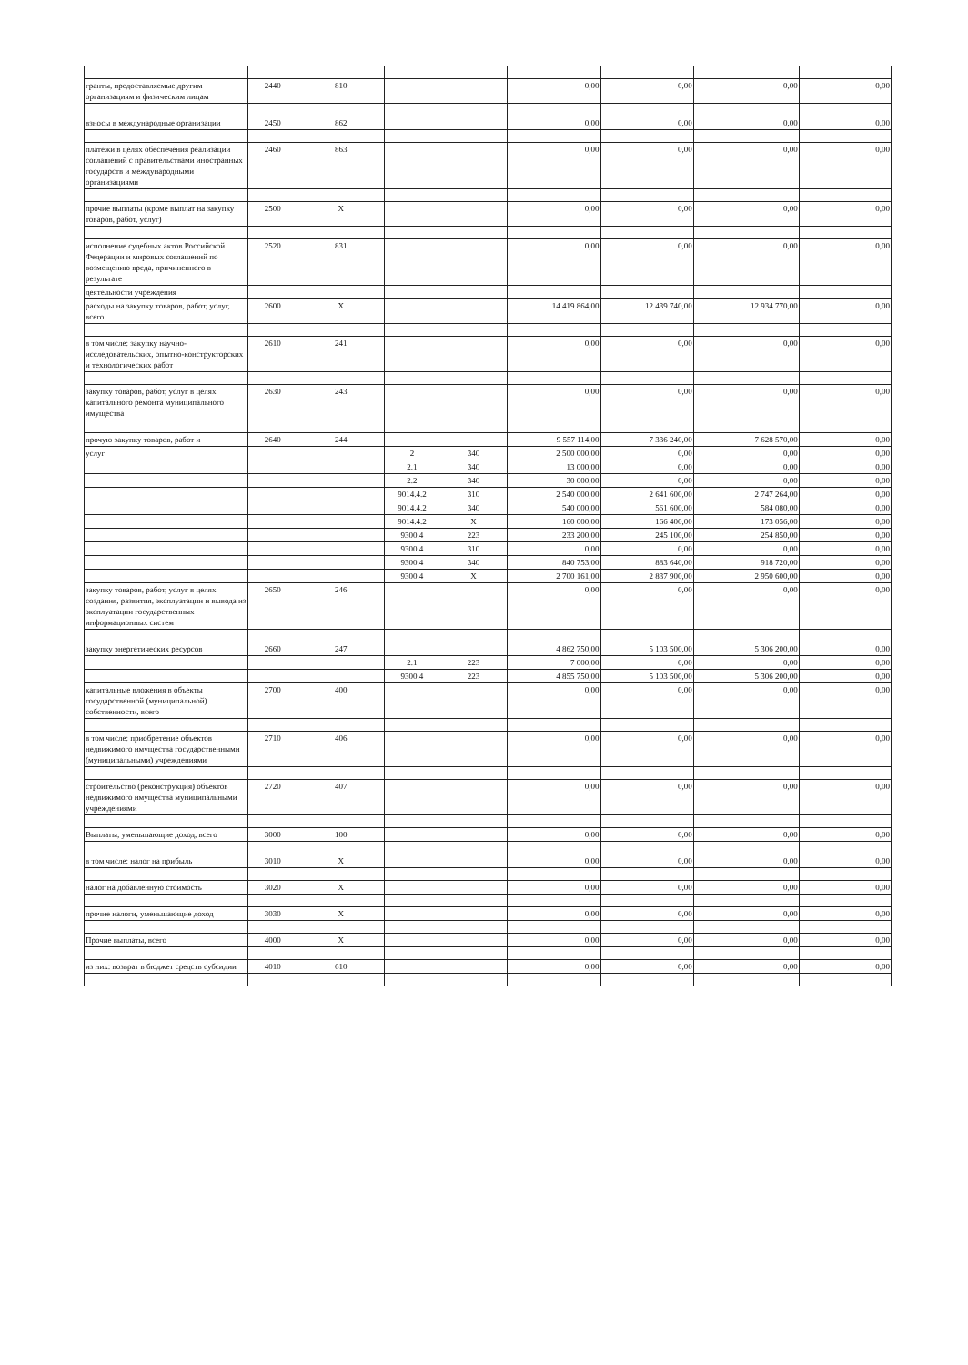| гранты, предоставляемые другим организациям и физическим лицам | 2440 | 810 | | | 0,00 | 0,00 | 0,00 | 0,00 |
| взносы в международные организации | 2450 | 862 | | | 0,00 | 0,00 | 0,00 | 0,00 |
| платежи в целях обеспечения реализации соглашений с правительствами иностранных государств и международными организациями | 2460 | 863 | | | 0,00 | 0,00 | 0,00 | 0,00 |
| прочие выплаты (кроме выплат на закупку товаров, работ, услуг) | 2500 | X | | | 0,00 | 0,00 | 0,00 | 0,00 |
| исполнение судебных актов Российской Федерации и мировых соглашений по возмещению вреда, причиненного в результате | 2520 | 831 | | | 0,00 | 0,00 | 0,00 | 0,00 |
| деятельности учреждения | | | | | | | | |
| расходы на закупку товаров, работ, услуг, всего | 2600 | X | | | 14 419 864,00 | 12 439 740,00 | 12 934 770,00 | 0,00 |
| в том числе: закупку научно-исследовательских, опытно-конструкторских и технологических работ | 2610 | 241 | | | 0,00 | 0,00 | 0,00 | 0,00 |
| закупку товаров, работ, услуг в целях капитального ремонта муниципального имущества | 2630 | 243 | | | 0,00 | 0,00 | 0,00 | 0,00 |
| прочую закупку товаров, работ и | 2640 | 244 | | | 9 557 114,00 | 7 336 240,00 | 7 628 570,00 | 0,00 |
| услуг | | | 2 | 340 | 2 500 000,00 | 0,00 | 0,00 | 0,00 |
| | | | 2.1 | 340 | 13 000,00 | 0,00 | 0,00 | 0,00 |
| | | | 2.2 | 340 | 30 000,00 | 0,00 | 0,00 | 0,00 |
| | | | 9014.4.2 | 310 | 2 540 000,00 | 2 641 600,00 | 2 747 264,00 | 0,00 |
| | | | 9014.4.2 | 340 | 540 000,00 | 561 600,00 | 584 080,00 | 0,00 |
| | | | 9014.4.2 | X | 160 000,00 | 166 400,00 | 173 056,00 | 0,00 |
| | | | 9300.4 | 223 | 233 200,00 | 245 100,00 | 254 850,00 | 0,00 |
| | | | 9300.4 | 310 | 0,00 | 0,00 | 0,00 | 0,00 |
| | | | 9300.4 | 340 | 840 753,00 | 883 640,00 | 918 720,00 | 0,00 |
| | | | 9300.4 | X | 2 700 161,00 | 2 837 900,00 | 2 950 600,00 | 0,00 |
| закупку товаров, работ, услуг в целях создания, развития, эксплуатации и вывода из эксплуатации государственных информационных систем | 2650 | 246 | | | 0,00 | 0,00 | 0,00 | 0,00 |
| закупку энергетических ресурсов | 2660 | 247 | | | 4 862 750,00 | 5 103 500,00 | 5 306 200,00 | 0,00 |
| | | | 2.1 | 223 | 7 000,00 | 0,00 | 0,00 | 0,00 |
| | | | 9300.4 | 223 | 4 855 750,00 | 5 103 500,00 | 5 306 200,00 | 0,00 |
| капитальные вложения в объекты государственной (муниципальной) собственности, всего | 2700 | 400 | | | 0,00 | 0,00 | 0,00 | 0,00 |
| в том числе: приобретение объектов недвижимого имущества государственными (муниципальными) учреждениями | 2710 | 406 | | | 0,00 | 0,00 | 0,00 | 0,00 |
| строительство (реконструкция) объектов недвижимого имущества муниципальными учреждениями | 2720 | 407 | | | 0,00 | 0,00 | 0,00 | 0,00 |
| Выплаты, уменьшающие доход, всего | 3000 | 100 | | | 0,00 | 0,00 | 0,00 | 0,00 |
| в том числе: налог на прибыль | 3010 | X | | | 0,00 | 0,00 | 0,00 | 0,00 |
| налог на добавленную стоимость | 3020 | X | | | 0,00 | 0,00 | 0,00 | 0,00 |
| прочие налоги, уменьшающие доход | 3030 | X | | | 0,00 | 0,00 | 0,00 | 0,00 |
| Прочие выплаты, всего | 4000 | X | | | 0,00 | 0,00 | 0,00 | 0,00 |
| из них: возврат в бюджет средств субсидии | 4010 | 610 | | | 0,00 | 0,00 | 0,00 | 0,00 |